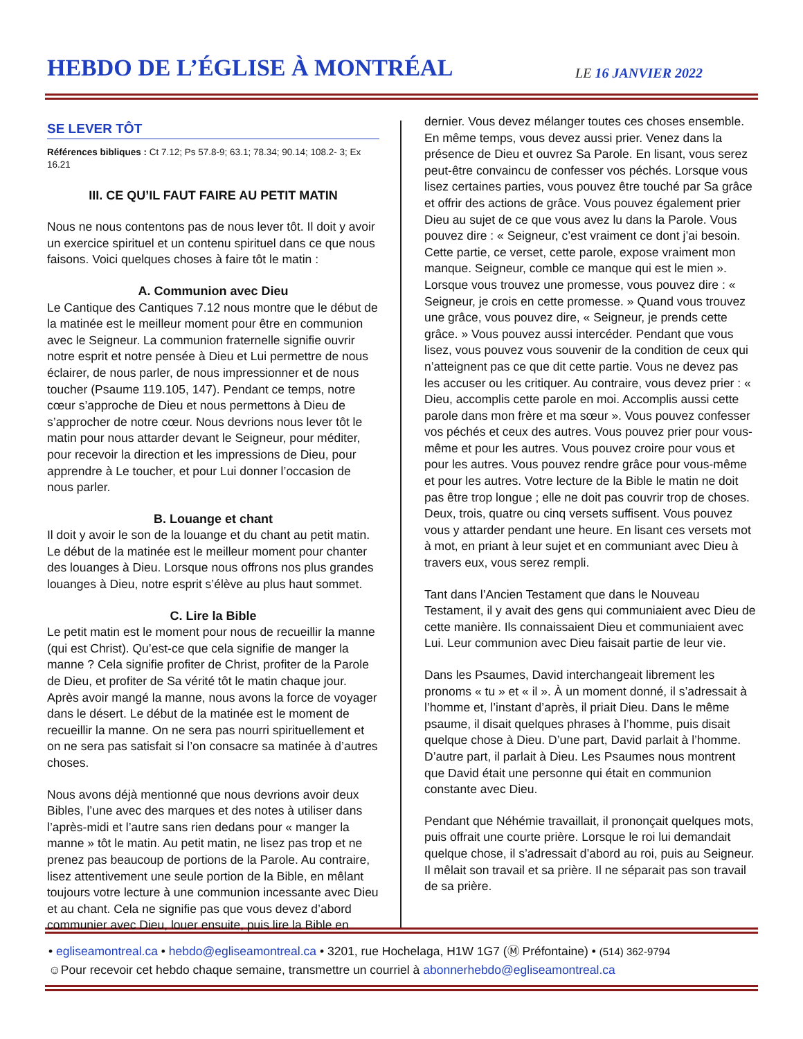HEBDO DE L’ÉGLISE À MONTRÉAL
LE 16 JANVIER 2022
SE LEVER TÔT
Références bibliques : Ct 7.12; Ps 57.8-9; 63.1; 78.34; 90.14; 108.2- 3; Ex 16.21
III. CE QU’IL FAUT FAIRE AU PETIT MATIN
Nous ne nous contentons pas de nous lever tôt. Il doit y avoir un exercice spirituel et un contenu spirituel dans ce que nous faisons. Voici quelques choses à faire tôt le matin :
A. Communion avec Dieu
Le Cantique des Cantiques 7.12 nous montre que le début de la matinée est le meilleur moment pour être en communion avec le Seigneur. La communion fraternelle signifie ouvrir notre esprit et notre pensée à Dieu et Lui permettre de nous éclairer, de nous parler, de nous impressionner et de nous toucher (Psaume 119.105, 147). Pendant ce temps, notre cœur s’approche de Dieu et nous permettons à Dieu de s’approcher de notre cœur. Nous devrions nous lever tôt le matin pour nous attarder devant le Seigneur, pour méditer, pour recevoir la direction et les impressions de Dieu, pour apprendre à Le toucher, et pour Lui donner l’occasion de nous parler.
B. Louange et chant
Il doit y avoir le son de la louange et du chant au petit matin. Le début de la matinée est le meilleur moment pour chanter des louanges à Dieu. Lorsque nous offrons nos plus grandes louanges à Dieu, notre esprit s’élève au plus haut sommet.
C. Lire la Bible
Le petit matin est le moment pour nous de recueillir la manne (qui est Christ). Qu’est-ce que cela signifie de manger la manne ? Cela signifie profiter de Christ, profiter de la Parole de Dieu, et profiter de Sa vérité tôt le matin chaque jour. Après avoir mangé la manne, nous avons la force de voyager dans le désert. Le début de la matinée est le moment de recueillir la manne. On ne sera pas nourri spirituellement et on ne sera pas satisfait si l’on consacre sa matinée à d’autres choses.
Nous avons déjà mentionné que nous devrions avoir deux Bibles, l’une avec des marques et des notes à utiliser dans l’après-midi et l’autre sans rien dedans pour « manger la manne » tôt le matin. Au petit matin, ne lisez pas trop et ne prenez pas beaucoup de portions de la Parole. Au contraire, lisez attentivement une seule portion de la Bible, en mêlant toujours votre lecture à une communion incessante avec Dieu et au chant. Cela ne signifie pas que vous devez d’abord communier avec Dieu, louer ensuite, puis lire la Bible en
dernier. Vous devez mélanger toutes ces choses ensemble. En même temps, vous devez aussi prier. Venez dans la présence de Dieu et ouvrez Sa Parole. En lisant, vous serez peut-être convaincu de confesser vos péchés. Lorsque vous lisez certaines parties, vous pouvez être touché par Sa grâce et offrir des actions de grâce. Vous pouvez également prier Dieu au sujet de ce que vous avez lu dans la Parole. Vous pouvez dire : « Seigneur, c’est vraiment ce dont j’ai besoin. Cette partie, ce verset, cette parole, expose vraiment mon manque. Seigneur, comble ce manque qui est le mien ». Lorsque vous trouvez une promesse, vous pouvez dire : « Seigneur, je crois en cette promesse. » Quand vous trouvez une grâce, vous pouvez dire, « Seigneur, je prends cette grâce. » Vous pouvez aussi intercéder. Pendant que vous lisez, vous pouvez vous souvenir de la condition de ceux qui n’atteignent pas ce que dit cette partie. Vous ne devez pas les accuser ou les critiquer. Au contraire, vous devez prier : « Dieu, accomplis cette parole en moi. Accomplis aussi cette parole dans mon frère et ma sœur ». Vous pouvez confesser vos péchés et ceux des autres. Vous pouvez prier pour vous-même et pour les autres. Vous pouvez croire pour vous et pour les autres. Vous pouvez rendre grâce pour vous-même et pour les autres. Votre lecture de la Bible le matin ne doit pas être trop longue ; elle ne doit pas couvrir trop de choses. Deux, trois, quatre ou cinq versets suffisent. Vous pouvez vous y attarder pendant une heure. En lisant ces versets mot à mot, en priant à leur sujet et en communiant avec Dieu à travers eux, vous serez rempli.
Tant dans l’Ancien Testament que dans le Nouveau Testament, il y avait des gens qui communiaient avec Dieu de cette manière. Ils connaissaient Dieu et communiaient avec Lui. Leur communion avec Dieu faisait partie de leur vie.
Dans les Psaumes, David interchangeait librement les pronoms « tu » et « il ». À un moment donné, il s’adressait à l’homme et, l’instant d’après, il priait Dieu. Dans le même psaume, il disait quelques phrases à l’homme, puis disait quelque chose à Dieu. D’une part, David parlait à l’homme. D’autre part, il parlait à Dieu. Les Psaumes nous montrent que David était une personne qui était en communion constante avec Dieu.
Pendant que Néhémie travaillait, il prononçait quelques mots, puis offrait une courte prière. Lorsque le roi lui demandait quelque chose, il s’adressait d’abord au roi, puis au Seigneur. Il mêlait son travail et sa prière. Il ne séparait pas son travail de sa prière.
• egliseamontreal.ca • hebdo@egliseamontreal.ca • 3201, rue Hochelaga, H1W 1G7 (Ⓜ Préfontaine) • (514) 362-9794
☺Pour recevoir cet hebdo chaque semaine, transmettre un courriel à abonnerhebdo@egliseamontreal.ca